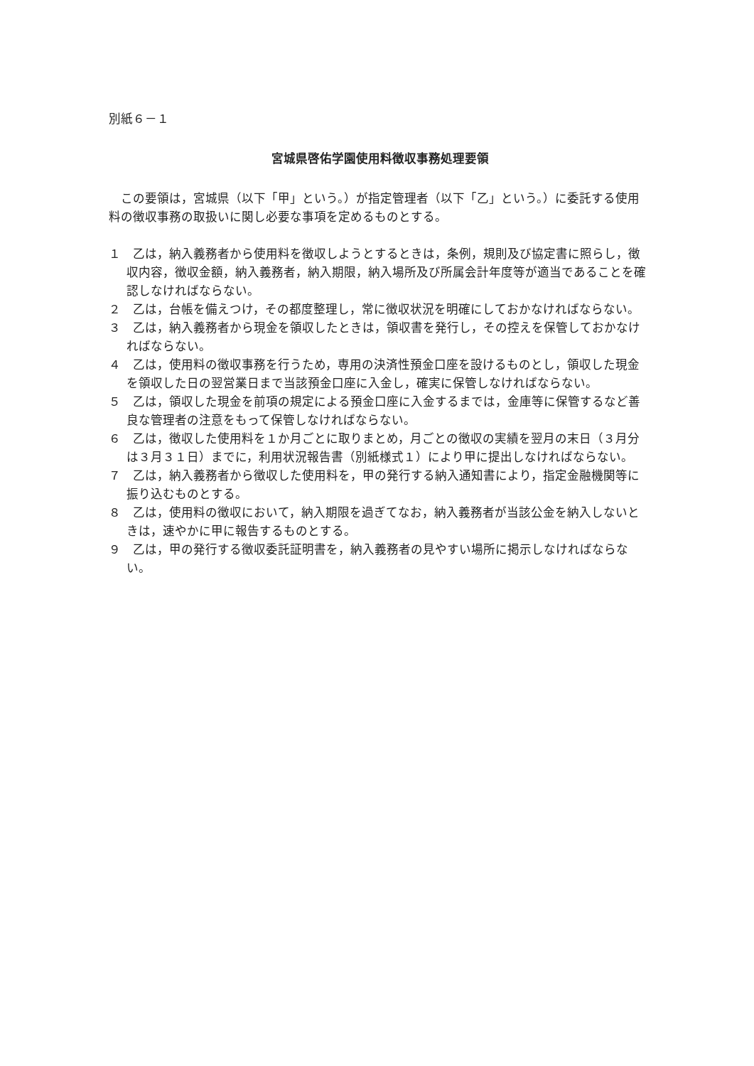別紙６－１
宮城県啓佑学園使用料徴収事務処理要領
この要領は，宮城県（以下「甲」という。）が指定管理者（以下「乙」という。）に委託する使用料の徴収事務の取扱いに関し必要な事項を定めるものとする。
１　乙は，納入義務者から使用料を徴収しようとするときは，条例，規則及び協定書に照らし，徴収内容，徴収金額，納入義務者，納入期限，納入場所及び所属会計年度等が適当であることを確認しなければならない。
２　乙は，台帳を備えつけ，その都度整理し，常に徴収状況を明確にしておかなければならない。
３　乙は，納入義務者から現金を領収したときは，領収書を発行し，その控えを保管しておかなければならない。
４　乙は，使用料の徴収事務を行うため，専用の決済性預金口座を設けるものとし，領収した現金を領収した日の翌営業日まで当該預金口座に入金し，確実に保管しなければならない。
５　乙は，領収した現金を前項の規定による預金口座に入金するまでは，金庫等に保管するなど善良な管理者の注意をもって保管しなければならない。
６　乙は，徴収した使用料を１か月ごとに取りまとめ，月ごとの徴収の実績を翌月の末日（３月分は３月３１日）までに，利用状況報告書（別紙様式１）により甲に提出しなければならない。
７　乙は，納入義務者から徴収した使用料を，甲の発行する納入通知書により，指定金融機関等に振り込むものとする。
８　乙は，使用料の徴収において，納入期限を過ぎてなお，納入義務者が当該公金を納入しないときは，速やかに甲に報告するものとする。
９　乙は，甲の発行する徴収委託証明書を，納入義務者の見やすい場所に掲示しなければならない。